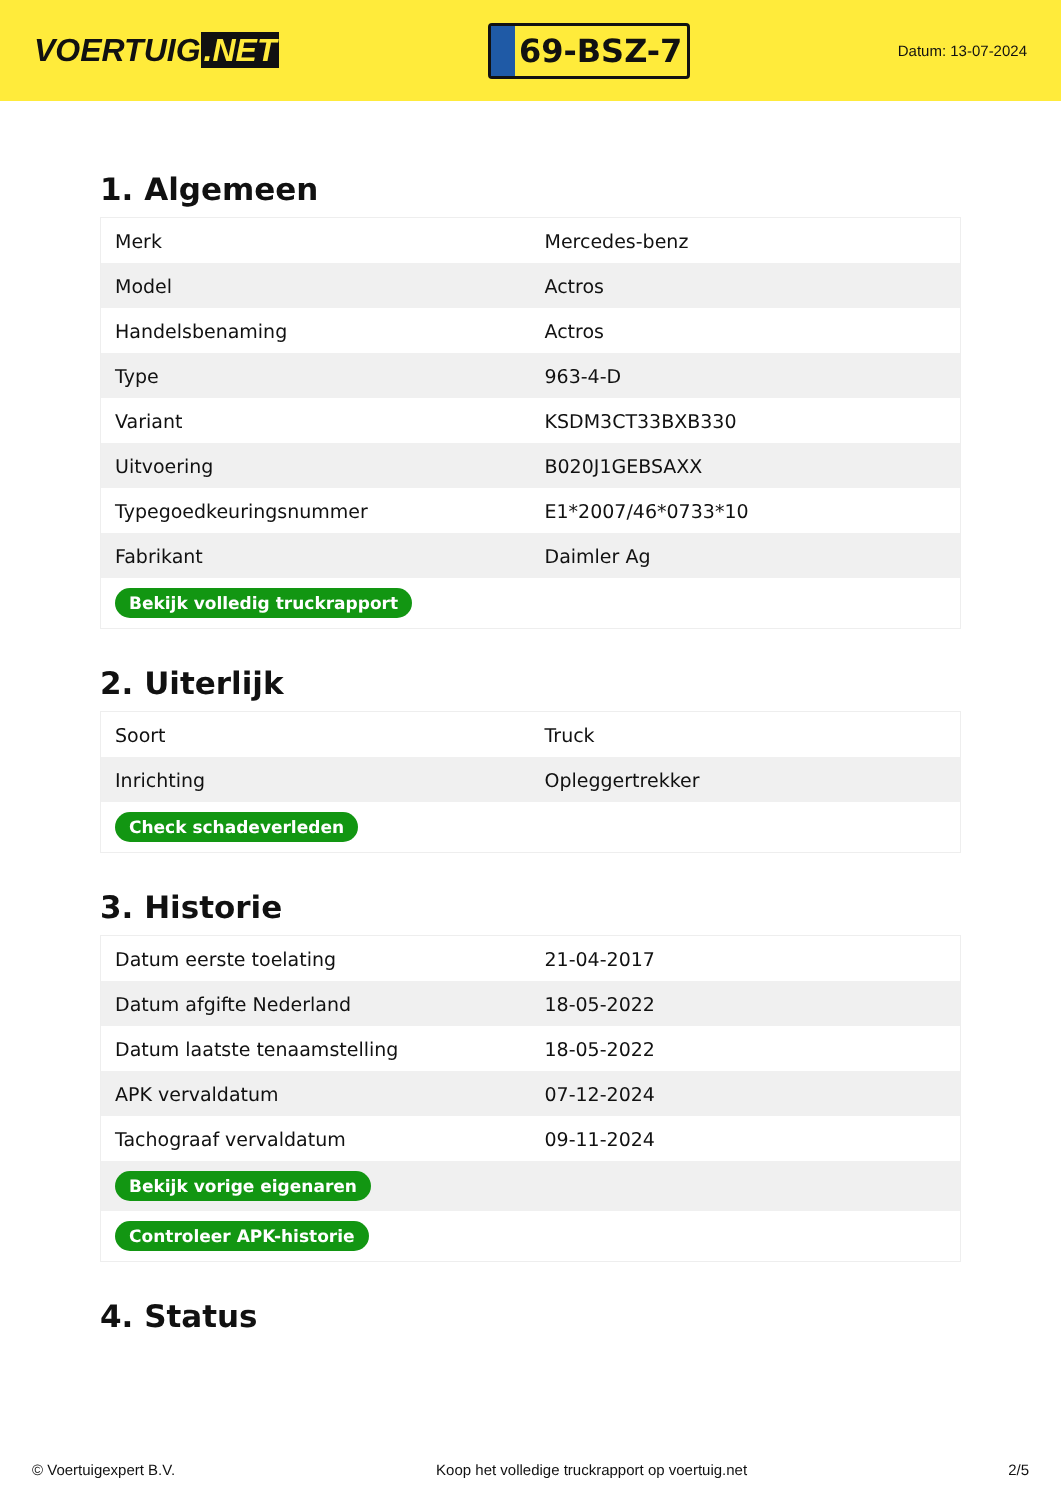VOERTUIG.NET
69-BSZ-7
Datum: 13-07-2024
1. Algemeen
| Merk | Mercedes-benz |
| Model | Actros |
| Handelsbenaming | Actros |
| Type | 963-4-D |
| Variant | KSDM3CT33BXB330 |
| Uitvoering | B020J1GEBSAXX |
| Typegoedkeuringsnummer | E1*2007/46*0733*10 |
| Fabrikant | Daimler Ag |
| Bekijk volledig truckrapport | |
2. Uiterlijk
| Soort | Truck |
| Inrichting | Opleggertrekker |
| Check schadeverleden | |
3. Historie
| Datum eerste toelating | 21-04-2017 |
| Datum afgifte Nederland | 18-05-2022 |
| Datum laatste tenaamstelling | 18-05-2022 |
| APK vervaldatum | 07-12-2024 |
| Tachograaf vervaldatum | 09-11-2024 |
| Bekijk vorige eigenaren | |
| Controleer APK-historie | |
4. Status
© Voertuigexpert B.V. Koop het volledige truckrapport op voertuig.net 2/5